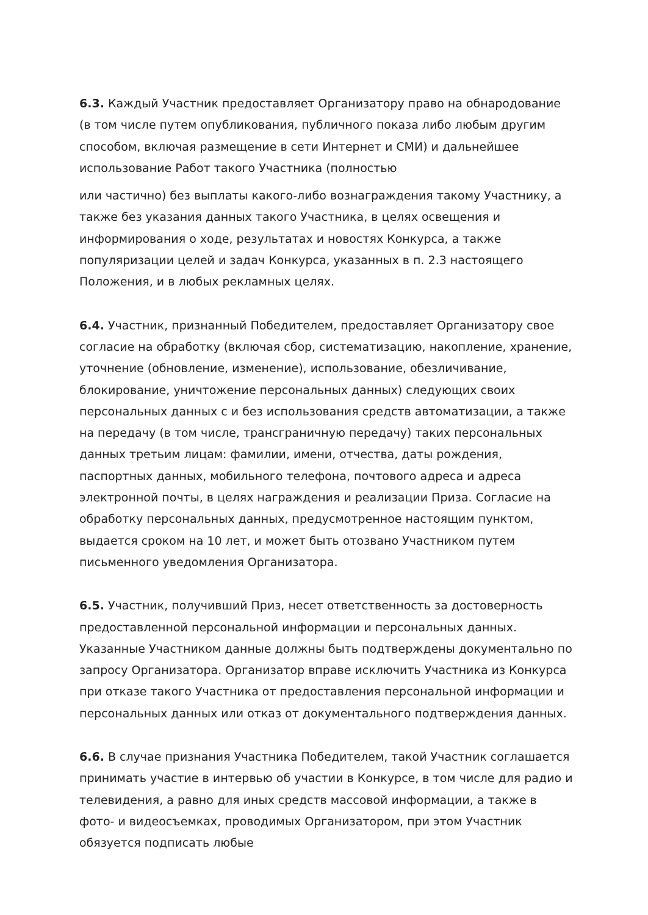6.3. Каждый Участник предоставляет Организатору право на обнародование (в том числе путем опубликования, публичного показа либо любым другим способом, включая размещение в сети Интернет и СМИ) и дальнейшее использование Работ такого Участника (полностью
или частично) без выплаты какого-либо вознаграждения такому Участнику, а также без указания данных такого Участника, в целях освещения и информирования о ходе, результатах и новостях Конкурса, а также популяризации целей и задач Конкурса, указанных в п. 2.3 настоящего Положения, и в любых рекламных целях.
6.4. Участник, признанный Победителем, предоставляет Организатору свое согласие на обработку (включая сбор, систематизацию, накопление, хранение, уточнение (обновление, изменение), использование, обезличивание, блокирование, уничтожение персональных данных) следующих своих персональных данных с и без использования средств автоматизации, а также на передачу (в том числе, трансграничную передачу) таких персональных данных третьим лицам: фамилии, имени, отчества, даты рождения, паспортных данных, мобильного телефона, почтового адреса и адреса электронной почты, в целях награждения и реализации Приза. Согласие на обработку персональных данных, предусмотренное настоящим пунктом, выдается сроком на 10 лет, и может быть отозвано Участником путем письменного уведомления Организатора.
6.5. Участник, получивший Приз, несет ответственность за достоверность предоставленной персональной информации и персональных данных. Указанные Участником данные должны быть подтверждены документально по запросу Организатора. Организатор вправе исключить Участника из Конкурса при отказе такого Участника от предоставления персональной информации и персональных данных или отказ от документального подтверждения данных.
6.6. В случае признания Участника Победителем, такой Участник соглашается принимать участие в интервью об участии в Конкурсе, в том числе для радио и телевидения, а равно для иных средств массовой информации, а также в фото- и видеосъемках, проводимых Организатором, при этом Участник обязуется подписать любые